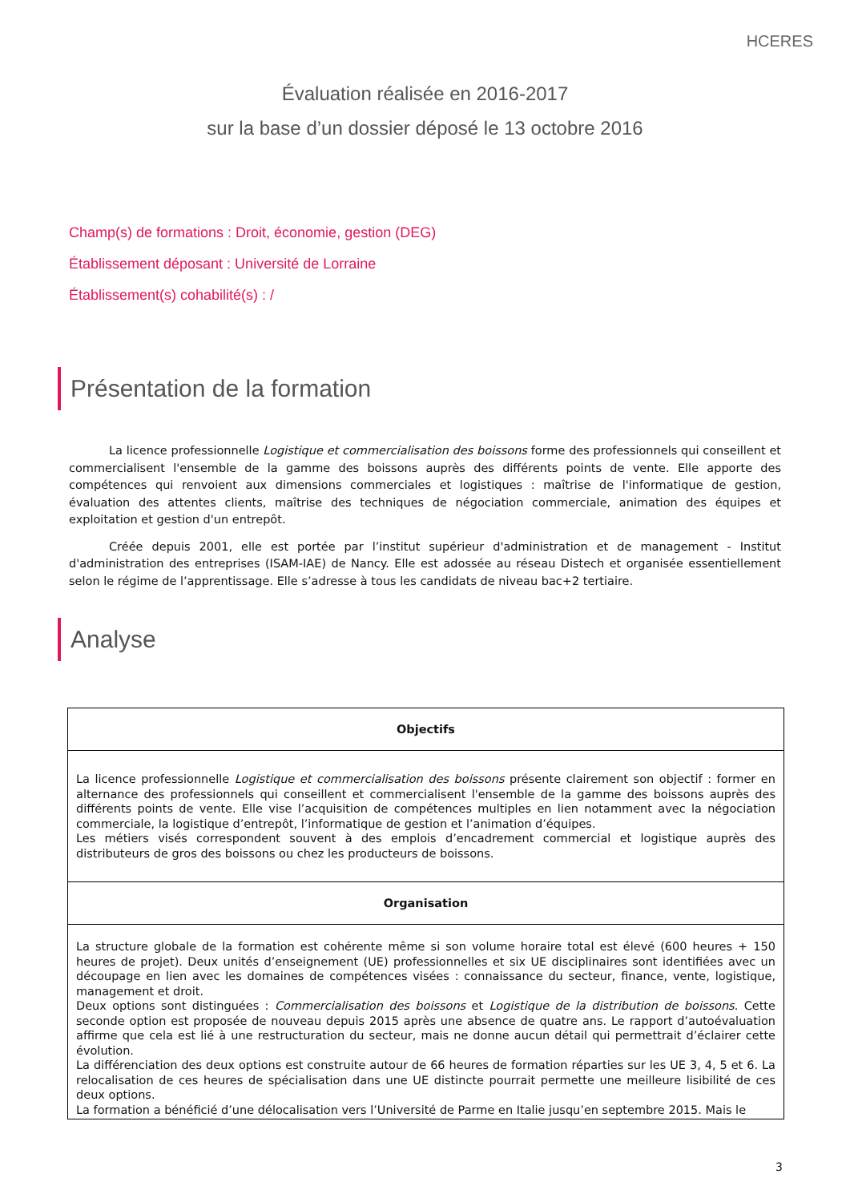HCERES
Évaluation réalisée en 2016-2017
sur la base d’un dossier déposé le 13 octobre 2016
Champ(s) de formations : Droit, économie, gestion (DEG)
Établissement déposant : Université de Lorraine
Établissement(s) cohabilité(s) : /
Présentation de la formation
La licence professionnelle Logistique et commercialisation des boissons forme des professionnels qui conseillent et commercialisent l'ensemble de la gamme des boissons auprès des différents points de vente. Elle apporte des compétences qui renvoient aux dimensions commerciales et logistiques : maîtrise de l'informatique de gestion, évaluation des attentes clients, maîtrise des techniques de négociation commerciale, animation des équipes et exploitation et gestion d'un entrepôt.
Créée depuis 2001, elle est portée par l’institut supérieur d'administration et de management - Institut d'administration des entreprises (ISAM-IAE) de Nancy. Elle est adossée au réseau Distech et organisée essentiellement selon le régime de l’apprentissage. Elle s’adresse à tous les candidats de niveau bac+2 tertiaire.
Analyse
| Objectifs |
| --- |
| La licence professionnelle Logistique et commercialisation des boissons présente clairement son objectif : former en alternance des professionnels qui conseillent et commercialisent l'ensemble de la gamme des boissons auprès des différents points de vente. Elle vise l’acquisition de compétences multiples en lien notamment avec la négociation commerciale, la logistique d’entrepôt, l’informatique de gestion et l’animation d’équipes. Les métiers visés correspondent souvent à des emplois d’encadrement commercial et logistique auprès des distributeurs de gros des boissons ou chez les producteurs de boissons. |
| Organisation |
| La structure globale de la formation est cohérente même si son volume horaire total est élevé (600 heures + 150 heures de projet). Deux unités d’enseignement (UE) professionnelles et six UE disciplinaires sont identifiées avec un découpage en lien avec les domaines de compétences visées : connaissance du secteur, finance, vente, logistique, management et droit. Deux options sont distinguées : Commercialisation des boissons et Logistique de la distribution de boissons . Cette seconde option est proposée de nouveau depuis 2015 après une absence de quatre ans. Le rapport d’autoévaluation affirme que cela est lié à une restructuration du secteur, mais ne donne aucun détail qui permettrait d’éclairer cette évolution. La différenciation des deux options est construite autour de 66 heures de formation réparties sur les UE 3, 4, 5 et 6. La relocalisation de ces heures de spécialisation dans une UE distincte pourrait permette une meilleure lisibilité de ces deux options. La formation a bénéficié d’une délocalisation vers l’Université de Parme en Italie jusqu’en septembre 2015. Mais le |
3